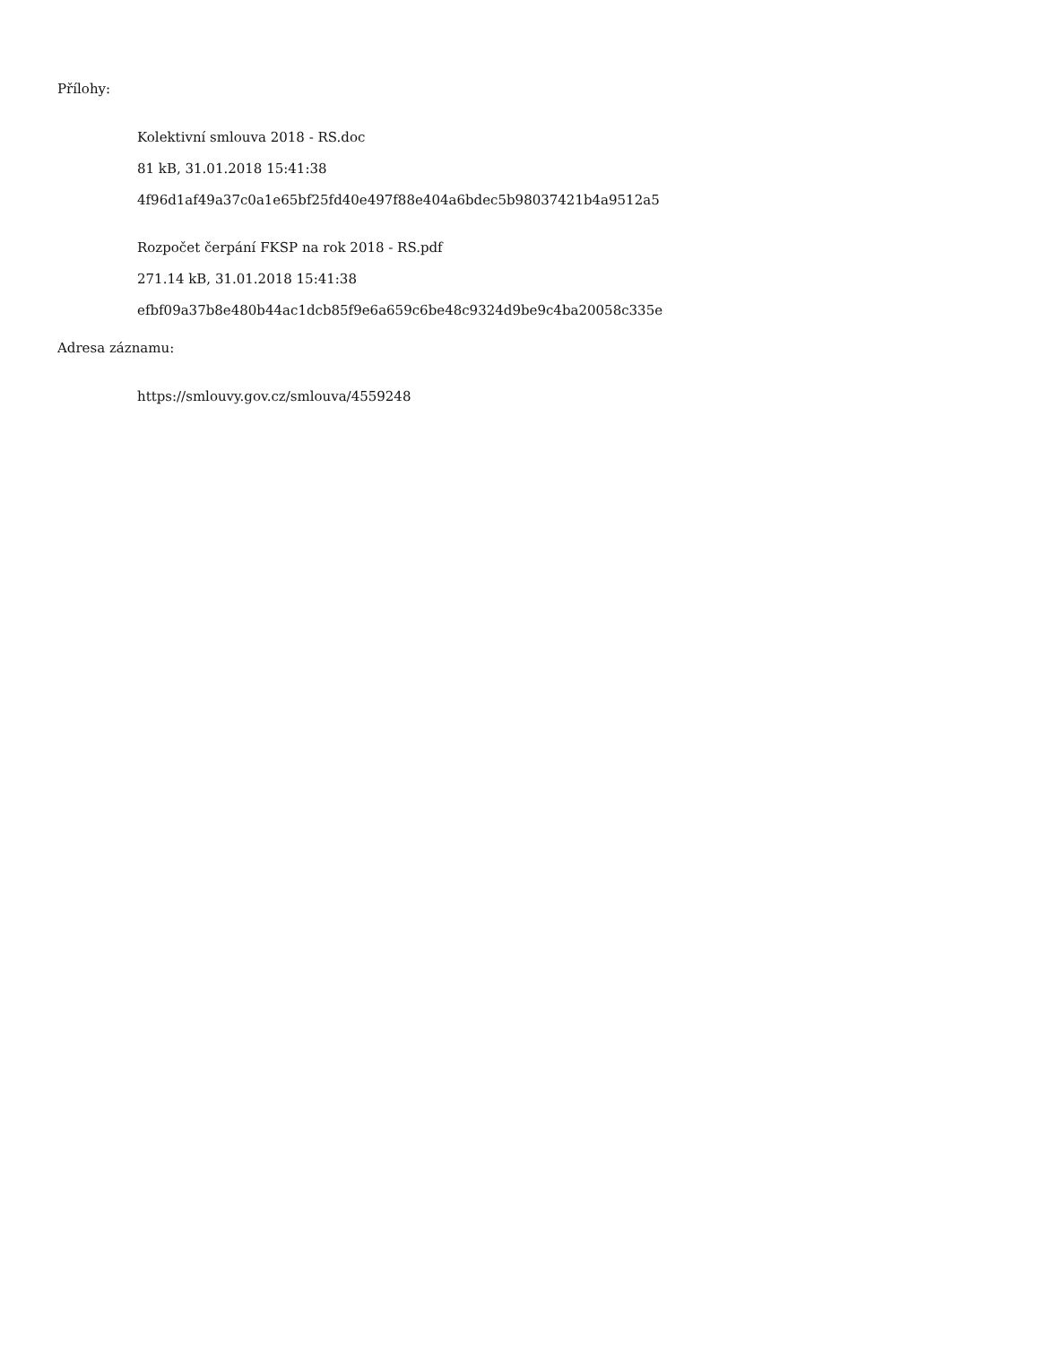Přílohy:
Kolektivní smlouva 2018 - RS.doc
81 kB, 31.01.2018 15:41:38
4f96d1af49a37c0a1e65bf25fd40e497f88e404a6bdec5b98037421b4a9512a5
Rozpočet čerpání FKSP na rok 2018 - RS.pdf
271.14 kB, 31.01.2018 15:41:38
efbf09a37b8e480b44ac1dcb85f9e6a659c6be48c9324d9be9c4ba20058c335e
Adresa záznamu:
https://smlouvy.gov.cz/smlouva/4559248